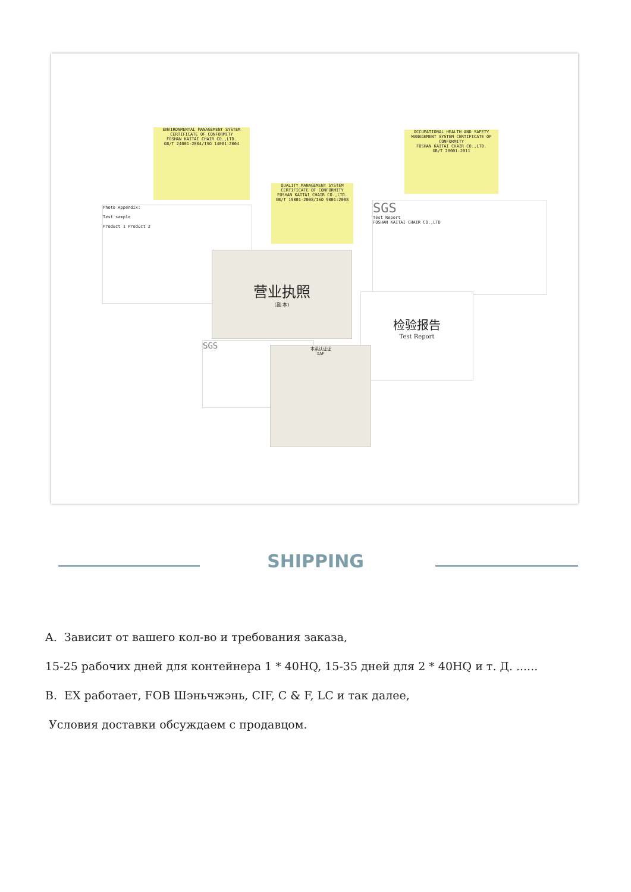ENVIRONMENTAL MANAGEMENT SYSTEM
CERTIFICATE OF CONFORMITY
FOSHAN KAITAI CHAIR CO.,LTD.
GB/T 24001-2004/ISO 14001:2004
OCCUPATIONAL HEALTH AND SAFETY MANAGEMENT SYSTEM CERTIFICATE OF CONFORMITY
FOSHAN KAITAI CHAIR CO.,LTD.
GB/T 28001-2011
QUALITY MANAGEMENT SYSTEM
CERTIFICATE OF CONFORMITY
FOSHAN KAITAI CHAIR CO.,LTD.
GB/T 19001-2008/ISO 9001:2008
Photo Appendix:
Test sample
Product 1 Product 2
SGS
Test Report
FOSHAN KAITAI CHAIR CO.,LTD
营业执照
(副 本)
检验报告
Test Report
SGS
本系认证证
IAF
SHIPPING
A. Зависит от вашего кол-во и требования заказа,
15-25 рабочих дней для контейнера 1 * 40HQ, 15-35 дней для 2 * 40HQ и т. Д. ......
B. EX работает, FOB Шэньчжэнь, CIF, C & F, LC и так далее,
Условия доставки обсуждаем с продавцом.